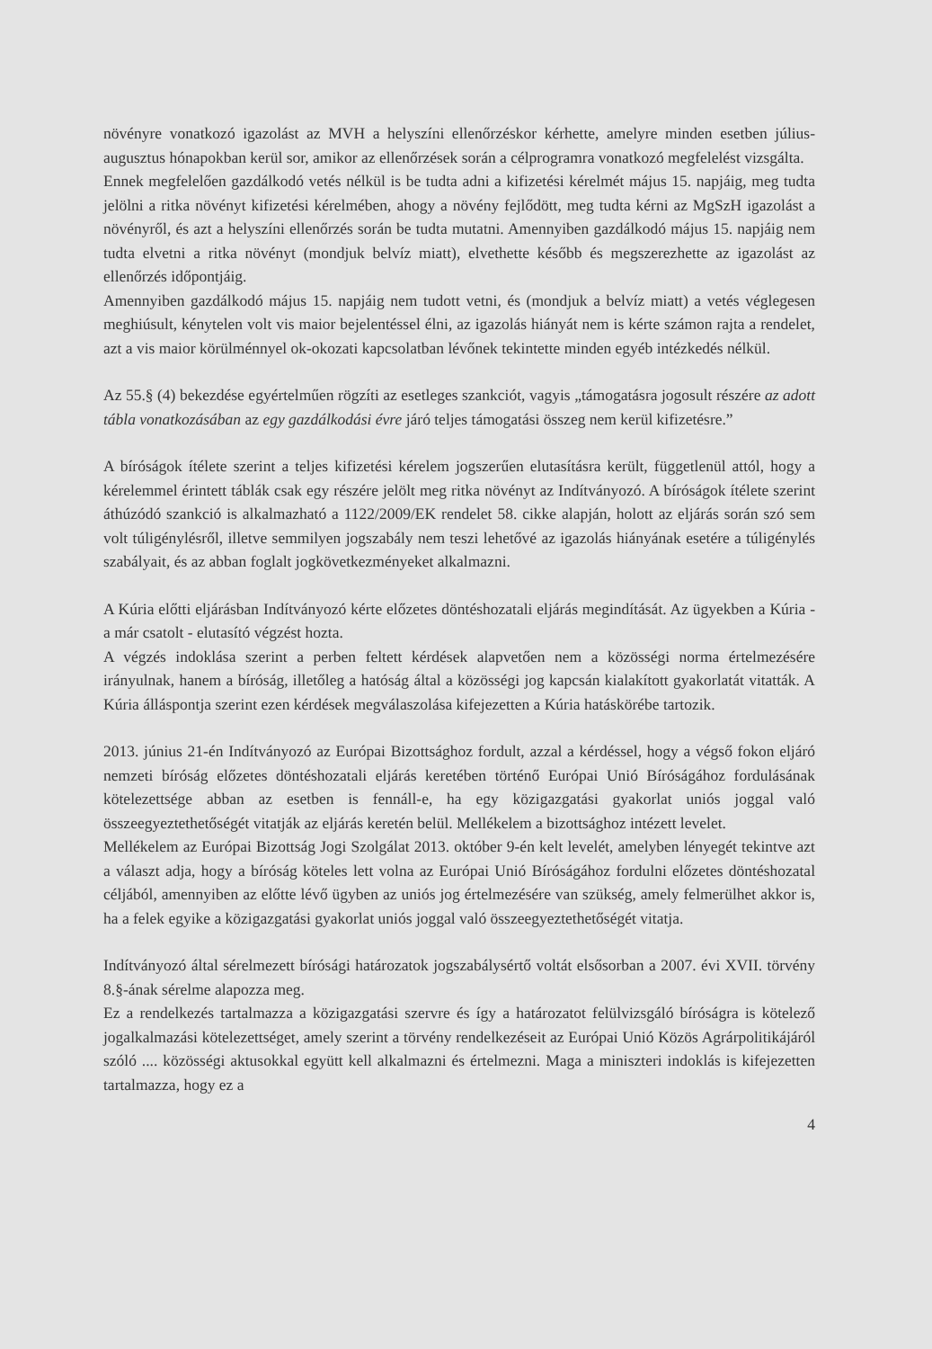növényre vonatkozó igazolást az MVH a helyszíni ellenőrzéskor kérhette, amelyre minden esetben július-augusztus hónapokban kerül sor, amikor az ellenőrzések során a célprogramra vonatkozó megfelelést vizsgálta.
Ennek megfelelően gazdálkodó vetés nélkül is be tudta adni a kifizetési kérelmét május 15. napjáig, meg tudta jelölni a ritka növényt kifizetési kérelmében, ahogy a növény fejlődött, meg tudta kérni az MgSzH igazolást a növényről, és azt a helyszíni ellenőrzés során be tudta mutatni. Amennyiben gazdálkodó május 15. napjáig nem tudta elvetni a ritka növényt (mondjuk belvíz miatt), elvethette később és megszerezhette az igazolást az ellenőrzés időpontjáig.
Amennyiben gazdálkodó május 15. napjáig nem tudott vetni, és (mondjuk a belvíz miatt) a vetés véglegesen meghiúsult, kénytelen volt vis maior bejelentéssel élni, az igazolás hiányát nem is kérte számon rajta a rendelet, azt a vis maior körülménnyel ok-okozati kapcsolatban lévőnek tekintette minden egyéb intézkedés nélkül.
Az 55.§ (4) bekezdése egyértelműen rögzíti az esetleges szankciót, vagyis „támogatásra jogosult részére az adott tábla vonatkozásában az egy gazdálkodási évre járó teljes támogatási összeg nem kerül kifizetésre.”
A bíróságok ítélete szerint a teljes kifizetési kérelem jogszerűen elutasításra került, függetlenül attól, hogy a kérelemmel érintett táblák csak egy részére jelölt meg ritka növényt az Indítványozó. A bíróságok ítélete szerint áthúzódó szankció is alkalmazható a 1122/2009/EK rendelet 58. cikke alapján, holott az eljárás során szó sem volt túligénylésről, illetve semmilyen jogszabály nem teszi lehetővé az igazolás hiányának esetére a túligénylés szabályait, és az abban foglalt jogkövetkezményeket alkalmazni.
A Kúria előtti eljárásban Indítványozó kérte előzetes döntéshozatali eljárás megindítását. Az ügyekben a Kúria - a már csatolt - elutasító végzést hozta.
A végzés indoklása szerint a perben feltett kérdések alapvetően nem a közösségi norma értelmezésére irányulnak, hanem a bíróság, illetőleg a hatóság által a közösségi jog kapcsán kialakított gyakorlatát vitatták. A Kúria álláspontja szerint ezen kérdések megválaszolása kifejezetten a Kúria hatáskörébe tartozik.
2013. június 21-én Indítványozó az Európai Bizottsághoz fordult, azzal a kérdéssel, hogy a végső fokon eljáró nemzeti bíróság előzetes döntéshozatali eljárás keretében történő Európai Unió Bíróságához fordulásának kötelezettsége abban az esetben is fennáll-e, ha egy közigazgatási gyakorlat uniós joggal való összeegyeztethetőségét vitatják az eljárás keretén belül. Mellékelem a bizottsághoz intézett levelet.
Mellékelem az Európai Bizottság Jogi Szolgálat 2013. október 9-én kelt levelét, amelyben lényegét tekintve azt a választ adja, hogy a bíróság köteles lett volna az Európai Unió Bíróságához fordulni előzetes döntéshozatal céljából, amennyiben az előtte lévő ügyben az uniós jog értelmezésére van szükség, amely felmerülhet akkor is, ha a felek egyike a közigazgatási gyakorlat uniós joggal való összeegyeztethetőségét vitatja.
Indítványozó által sérelmezett bírósági határozatok jogszabálysértő voltát elsősorban a 2007. évi XVII. törvény 8.§-ának sérelme alapozza meg.
Ez a rendelkezés tartalmazza a közigazgatási szervre és így a határozatot felülvizsgáló bíróságra is kötelező jogalkalmazási kötelezettséget, amely szerint a törvény rendelkezéseit az Európai Unió Közös Agrárpolitikájáról szóló .... közösségi aktusokkal együtt kell alkalmazni és értelmezni. Maga a miniszteri indoklás is kifejezetten tartalmazza, hogy ez a
4